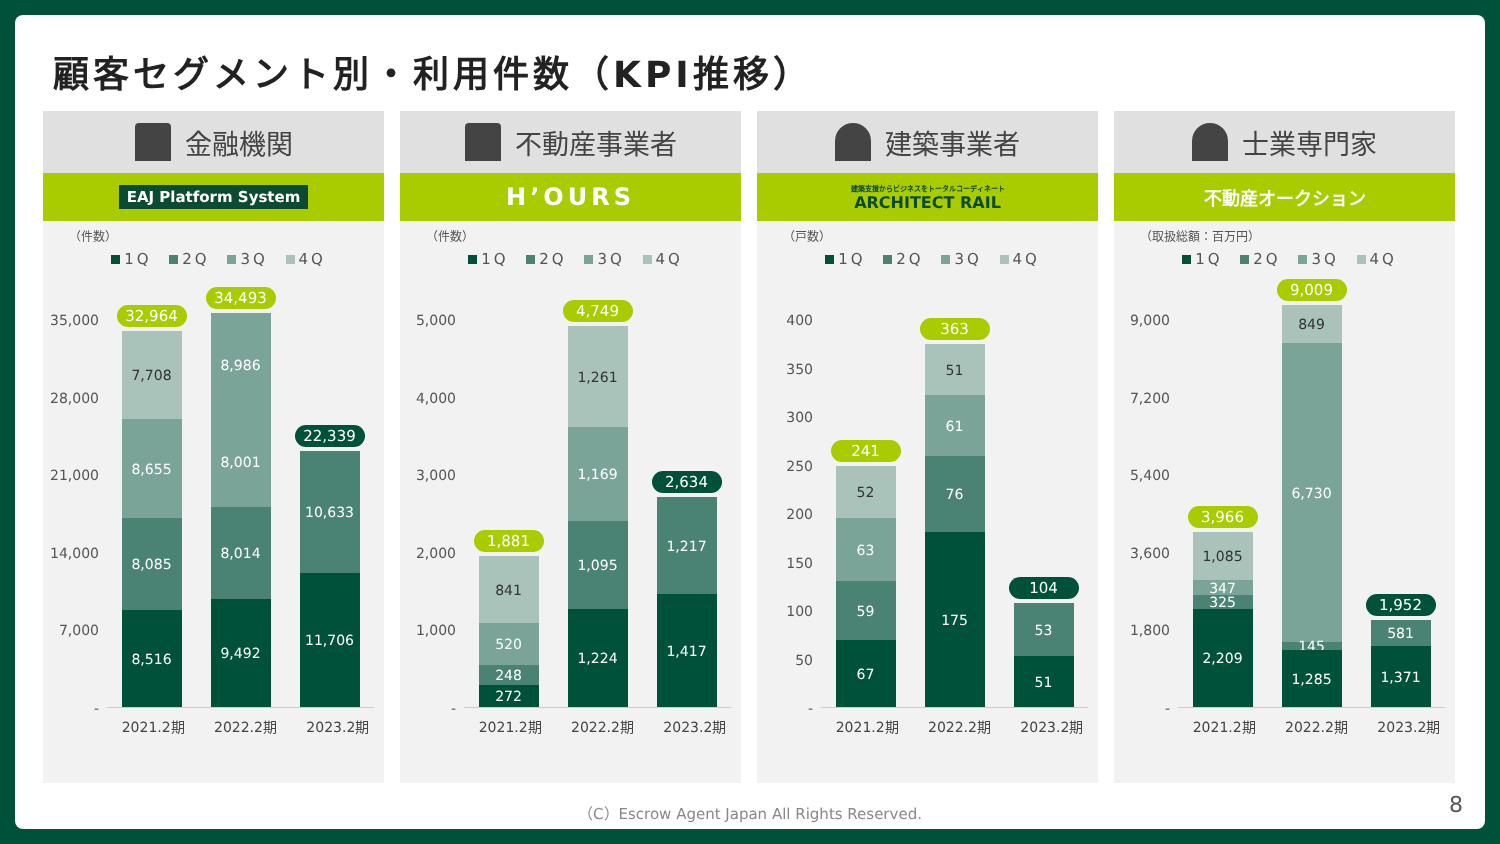顧客セグメント別・利用件数（KPI推移）
金融機関
EAJ Platform System
（件数）
1Q 2Q 3Q 4Q
35,000
28,000
21,000
14,000
7,000
-
32,964
7,708
8,655
8,085
8,516
34,493
8,986
8,001
8,014
9,492
22,339
10,633
11,706
2021.2期 2022.2期 2023.2期
不動産事業者
H’OURS
（件数）
1Q 2Q 3Q 4Q
5,000
4,000
3,000
2,000
1,000
-
1,881
841
520
248
272
4,749
1,261
1,169
1,095
1,224
2,634
1,217
1,417
2021.2期 2022.2期 2023.2期
建築事業者
建築支援からビジネスをトータルコーディネート
ARCHITECT RAIL
（戸数）
1Q 2Q 3Q 4Q
400
350
300
250
200
150
100
50
-
241
52
63
59
67
363
51
61
76
175
104
53
51
2021.2期 2022.2期 2023.2期
士業専門家
不動産オークション
（取扱総額：百万円）
1Q 2Q 3Q 4Q
9,000
7,200
5,400
3,600
1,800
-
3,966
1,085
347
325
2,209
9,009
849
6,730
145
1,285
1,952
581
1,371
2021.2期 2022.2期 2023.2期
（C）Escrow Agent Japan All Rights Reserved.
8